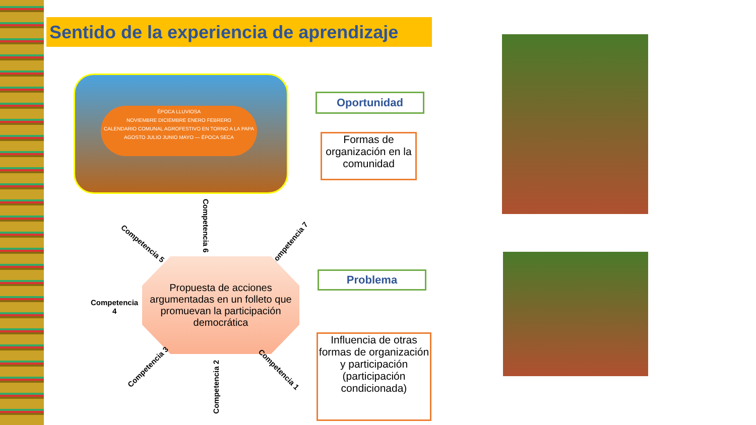Sentido de la experiencia de aprendizaje
ÉPOCA LLUVIOSA
NOVIEMBRE DICIEMBRE ENERO FEBRERO
CALENDARIO COMUNAL AGROFESTIVO EN TORNO A LA PAPA
AGOSTO JULIO JUNIO MAYO — ÉPOCA SECA
Oportunidad
Formas de organización en la comunidad
Competencia 6
Competencia 5 Competencia 7
Propuesta de acciones argumentadas en un folleto que promuevan la participación democrática
Competencia
4
Problema
Competencia 3
Competencia 2
Competencia 1
Influencia de otras formas de organización y participación (participación condicionada)